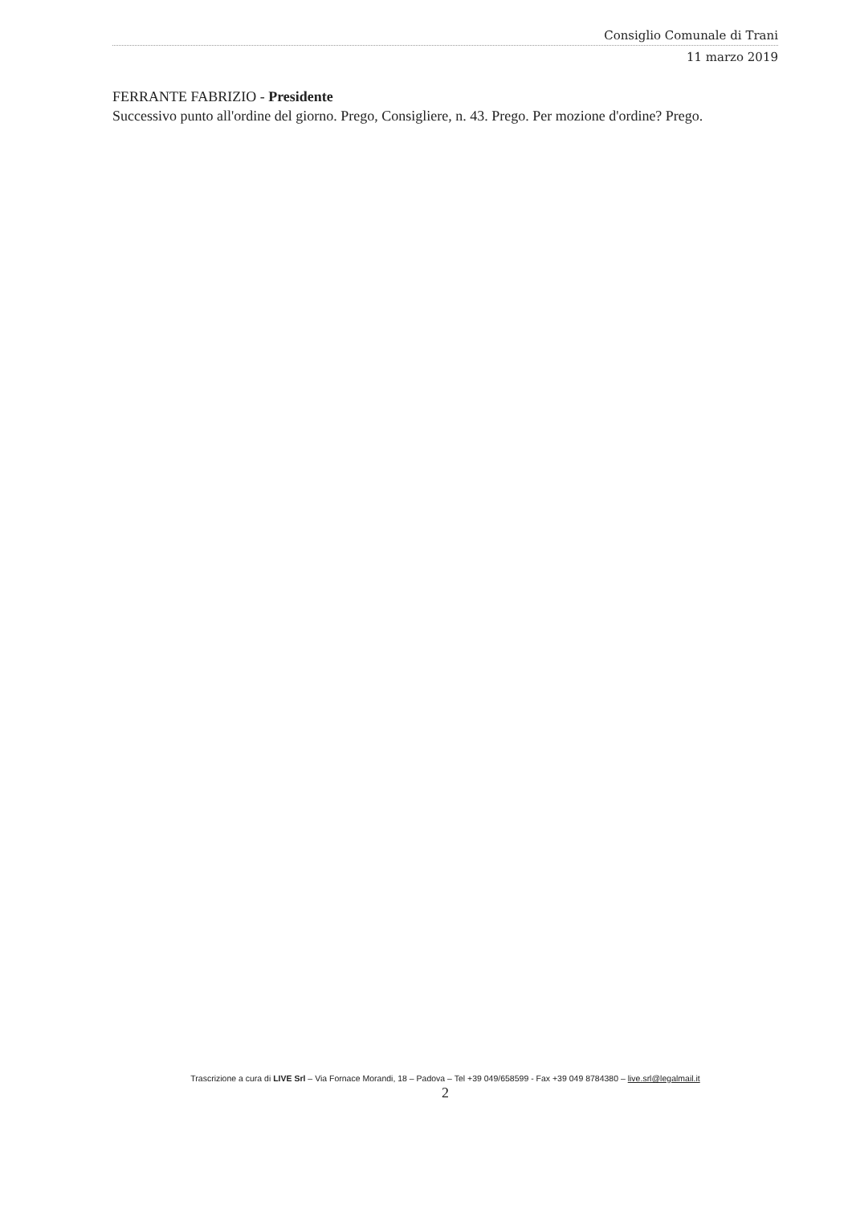Consiglio Comunale di Trani
11 marzo 2019
FERRANTE FABRIZIO - Presidente
Successivo punto all'ordine del giorno. Prego, Consigliere, n. 43. Prego. Per mozione d'ordine? Prego.
Trascrizione a cura di LIVE Srl – Via Fornace Morandi, 18 – Padova – Tel +39 049/658599 - Fax +39 049 8784380 – live.srl@legalmail.it
2